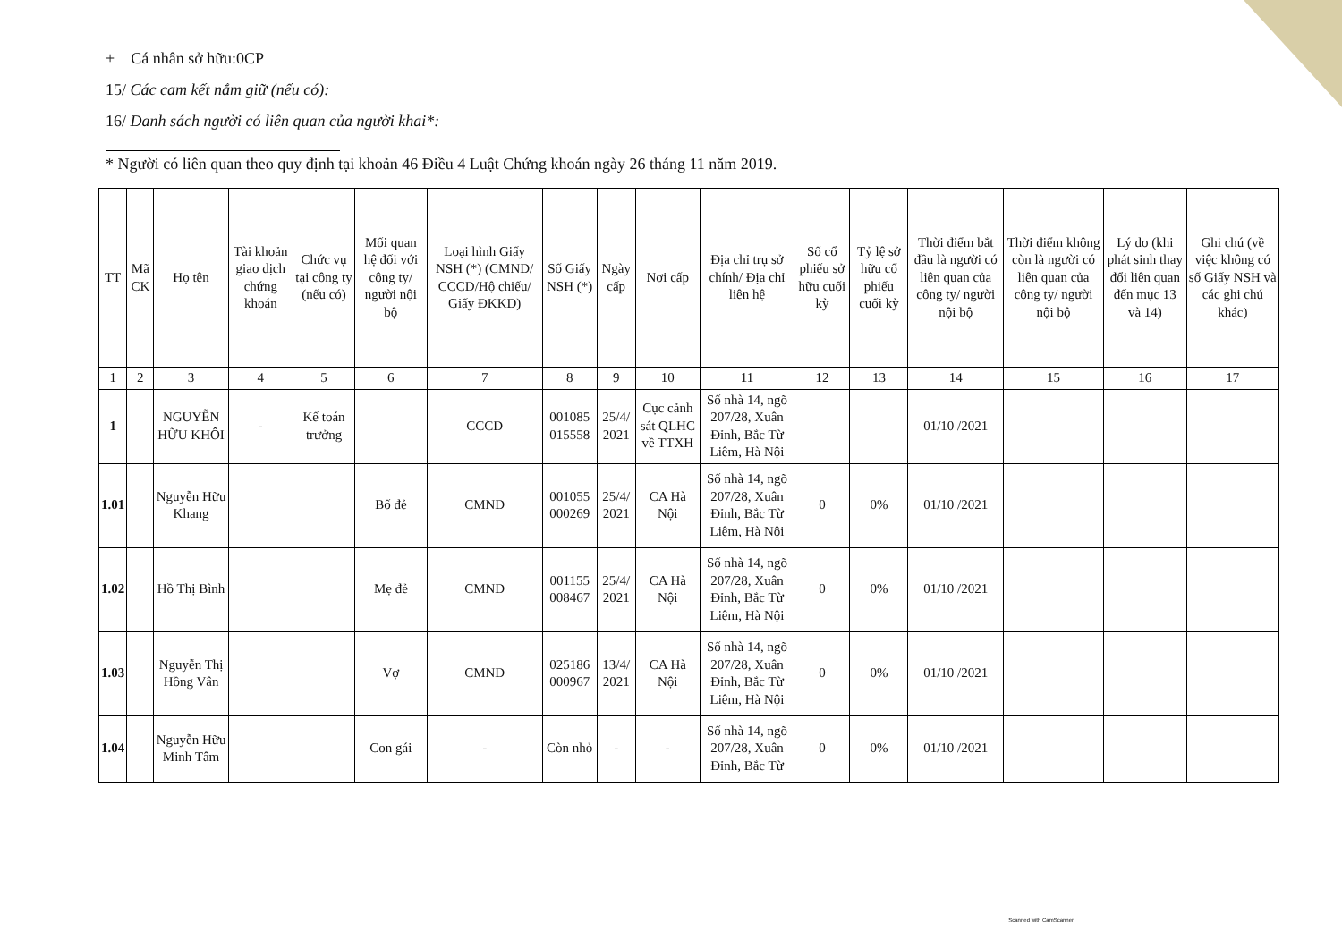+ Cá nhân sở hữu:0CP
15/ Các cam kết nắm giữ (nếu có):
16/ Danh sách người có liên quan của người khai*:
* Người có liên quan theo quy định tại khoản 46 Điều 4 Luật Chứng khoán ngày 26 tháng 11 năm 2019.
| TT | Mã CK | Họ tên | Tài khoản giao dịch chứng khoán | Chức vụ tại công ty (nếu có) | Mối quan hệ đối với công ty/ người nội bộ | Loại hình Giấy NSH (*) (CMND/ CCCD/Hộ chiếu/ Giấy ĐKKD) | Số Giấy NSH (*) | Ngày cấp | Nơi cấp | Địa chỉ trụ sở chính/ Địa chỉ liên hệ | Số cổ phiếu sở hữu cuối kỳ | Tỷ lệ sở hữu cổ phiếu cuối kỳ | Thời điểm bắt đầu là người có liên quan của công ty/ người nội bộ | Thời điểm không còn là người có liên quan của công ty/ người nội bộ | Lý do (khi phát sinh thay đổi liên quan đến mục 13 và 14) | Ghi chú (về việc không có số Giấy NSH và các ghi chú khác) |
| --- | --- | --- | --- | --- | --- | --- | --- | --- | --- | --- | --- | --- | --- | --- | --- | --- |
| 1 | 2 | 3 | 4 | 5 | 6 | 7 | 8 | 9 | 10 | 11 | 12 | 13 | 14 | 15 | 16 | 17 |
| 1 | | NGUYỄN HỮU KHÔI | - | Kế toán trưởng | | CCCD | 001085 015558 | 25/4/ 2021 | Cục cảnh sát QLHC về TTXH | Số nhà 14, ngõ 207/28, Xuân Đỉnh, Bắc Từ Liêm, Hà Nội | | | 01/10 /2021 | | | |
| 1.01 | | Nguyễn Hữu Khang | | | Bố đẻ | CMND | 001055 000269 | 25/4/ 2021 | CA Hà Nội | Số nhà 14, ngõ 207/28, Xuân Đỉnh, Bắc Từ Liêm, Hà Nội | 0 | 0% | 01/10 /2021 | | | |
| 1.02 | | Hồ Thị Bình | | | Mẹ đẻ | CMND | 001155 008467 | 25/4/ 2021 | CA Hà Nội | Số nhà 14, ngõ 207/28, Xuân Đỉnh, Bắc Từ Liêm, Hà Nội | 0 | 0% | 01/10 /2021 | | | |
| 1.03 | | Nguyễn Thị Hồng Vân | | | Vợ | CMND | 025186 000967 | 13/4/ 2021 | CA Hà Nội | Số nhà 14, ngõ 207/28, Xuân Đỉnh, Bắc Từ Liêm, Hà Nội | 0 | 0% | 01/10 /2021 | | | |
| 1.04 | | Nguyễn Hữu Minh Tâm | | | Con gái | - | Còn nhỏ | - | - | Số nhà 14, ngõ 207/28, Xuân Đỉnh, Bắc Từ | 0 | 0% | 01/10 /2021 | | | |
Scanned with CamScanner